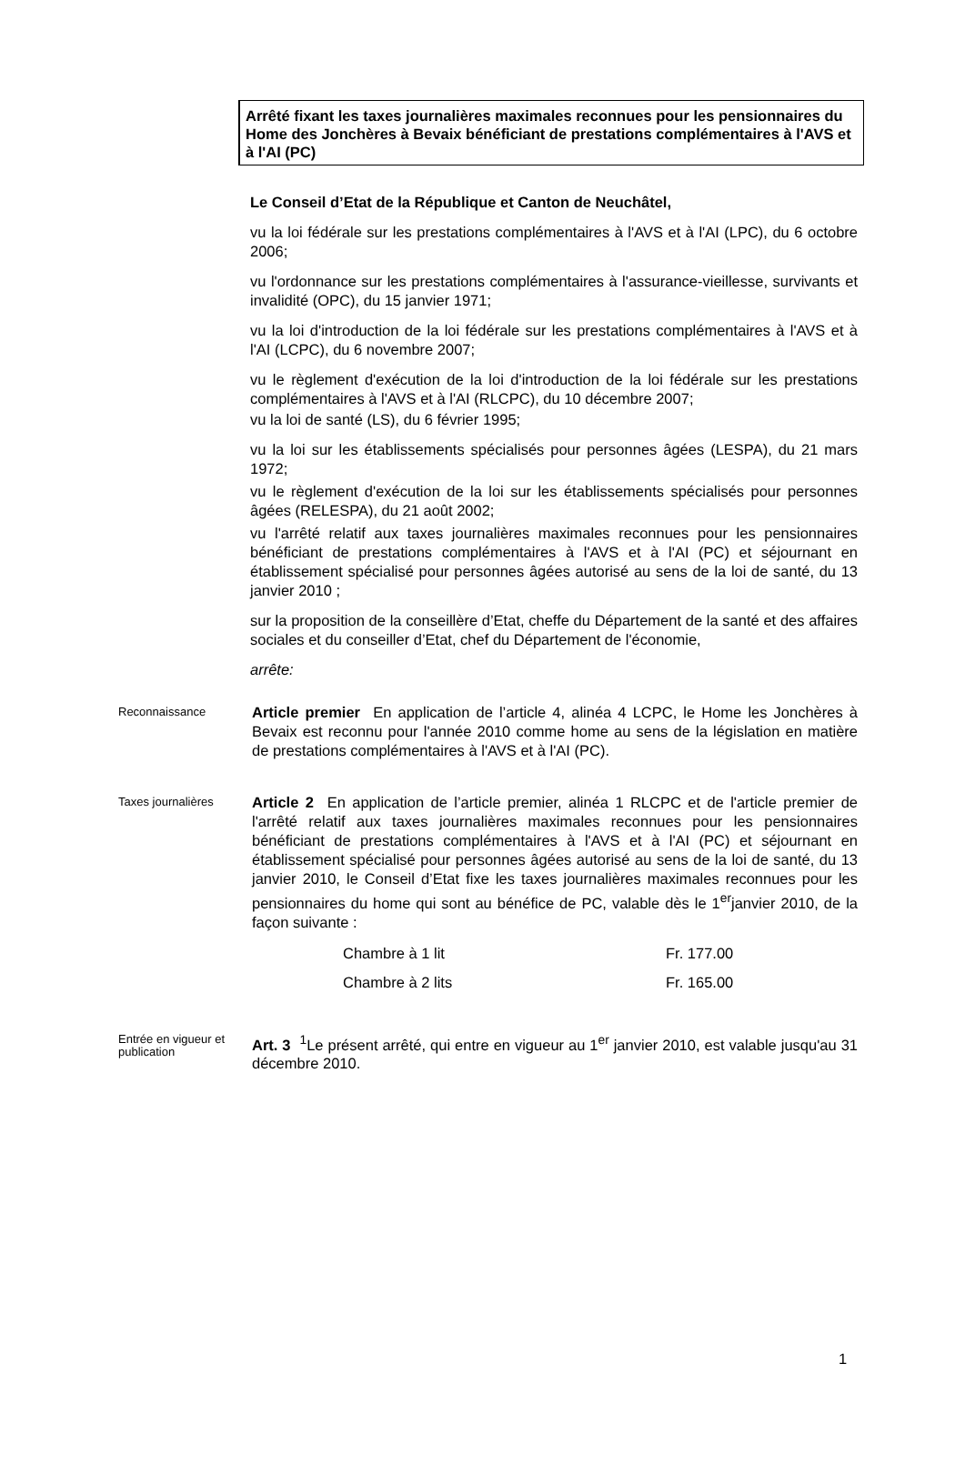Arrêté fixant les taxes journalières maximales reconnues pour les pensionnaires du Home des Jonchères à Bevaix bénéficiant de prestations complémentaires à l'AVS et à l'AI (PC)
Le Conseil d’Etat de la République et Canton de Neuchâtel,
vu la loi fédérale sur les prestations complémentaires à l'AVS et à l'AI (LPC), du 6 octobre 2006;
vu l'ordonnance sur les prestations complémentaires à l'assurance-vieillesse, survivants et invalidité (OPC), du 15 janvier 1971;
vu la loi d'introduction de la loi fédérale sur les prestations complémentaires à l'AVS et à l'AI (LCPC), du 6 novembre 2007;
vu le règlement d'exécution de la loi d'introduction de la loi fédérale sur les prestations complémentaires à l'AVS et à l'AI (RLCPC), du 10 décembre 2007;
vu la loi de santé (LS), du 6 février 1995;
vu la loi sur les établissements spécialisés pour personnes âgées (LESPA), du 21 mars 1972;
vu le règlement d'exécution de la loi sur les établissements spécialisés pour personnes âgées (RELESPA), du 21 août 2002;
vu l'arrêté relatif aux taxes journalières maximales reconnues pour les pensionnaires bénéficiant de prestations complémentaires à l'AVS et à l'AI (PC) et séjournant en établissement spécialisé pour personnes âgées autorisé au sens de la loi de santé, du 13 janvier 2010 ;
sur la proposition de la conseillère d’Etat, cheffe du Département de la santé et des affaires sociales et du conseiller d’Etat, chef du Département de l'économie,
arrête:
Reconnaissance
Article premier En application de l’article 4, alinéa 4 LCPC, le Home les Jonchères à Bevaix est reconnu pour l'année 2010 comme home au sens de la législation en matière de prestations complémentaires à l'AVS et à l'AI (PC).
Taxes journalières
Article 2 En application de l’article premier, alinéa 1 RLCPC et de l'article premier de l'arrêté relatif aux taxes journalières maximales reconnues pour les pensionnaires bénéficiant de prestations complémentaires à l'AVS et à l'AI (PC) et séjournant en établissement spécialisé pour personnes âgées autorisé au sens de la loi de santé, du 13 janvier 2010, le Conseil d’Etat fixe les taxes journalières maximales reconnues pour les pensionnaires du home qui sont au bénéfice de PC, valable dès le 1<sup>er</sup>janvier 2010, de la façon suivante :
| Chambre à 1 lit | Fr. 177.00 |
| Chambre à 2 lits | Fr. 165.00 |
Entrée en vigueur et publication
Art. 3 <sup>1</sup>Le présent arrêté, qui entre en vigueur au 1<sup>er</sup> janvier 2010, est valable jusqu'au 31 décembre 2010.
1